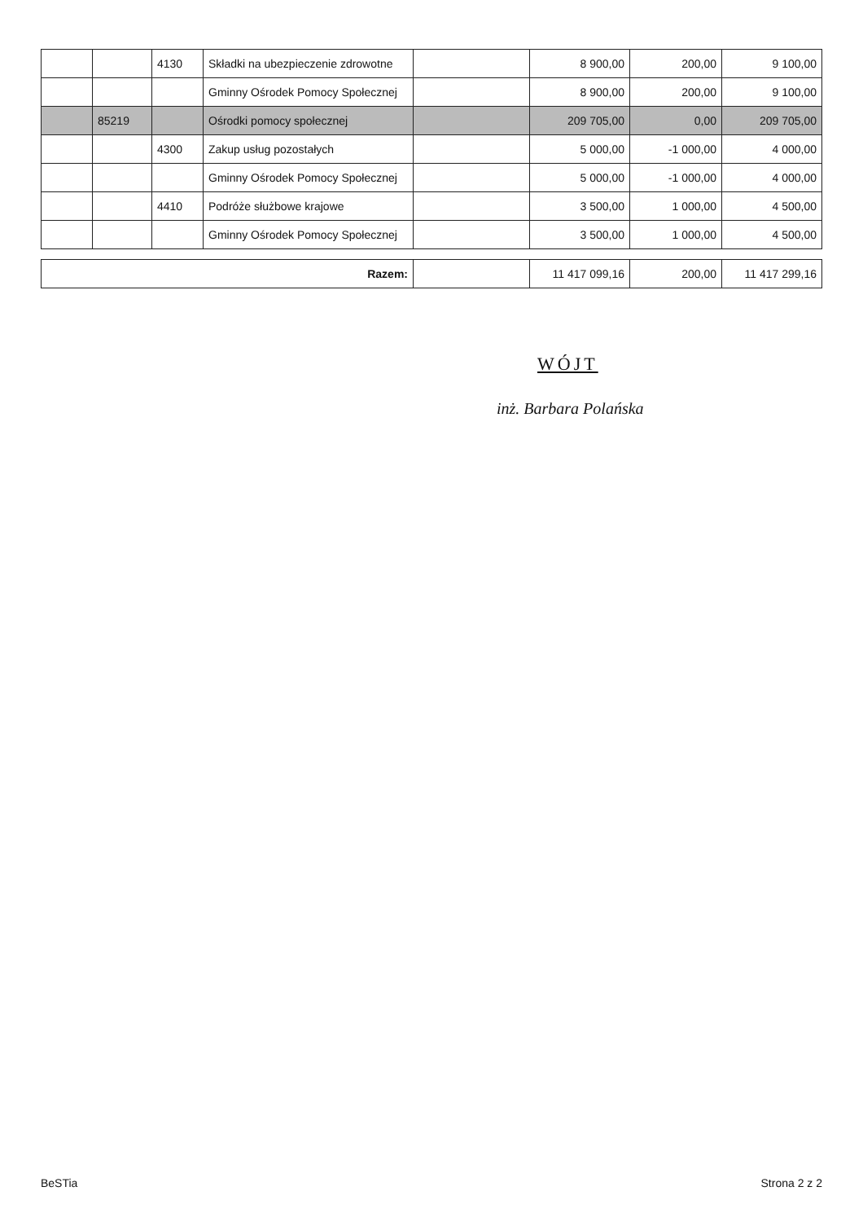| | | 4130 | Składki na ubezpieczenie zdrowotne | | 8 900,00 | 200,00 | 9 100,00 |
| | | | Gminny Ośrodek Pomocy Społecznej | | 8 900,00 | 200,00 | 9 100,00 |
| | 85219 | | Ośrodki pomocy społecznej | | 209 705,00 | 0,00 | 209 705,00 |
| | | 4300 | Zakup usług pozostałych | | 5 000,00 | -1 000,00 | 4 000,00 |
| | | | Gminny Ośrodek Pomocy Społecznej | | 5 000,00 | -1 000,00 | 4 000,00 |
| | | 4410 | Podróże służbowe krajowe | | 3 500,00 | 1 000,00 | 4 500,00 |
| | | | Gminny Ośrodek Pomocy Społecznej | | 3 500,00 | 1 000,00 | 4 500,00 |
| Razem: | | 11 417 099,16 | 200,00 | 11 417 299,16 |
WÓJT
inż. Barbara Polańska
BeSTia Strona 2 z 2